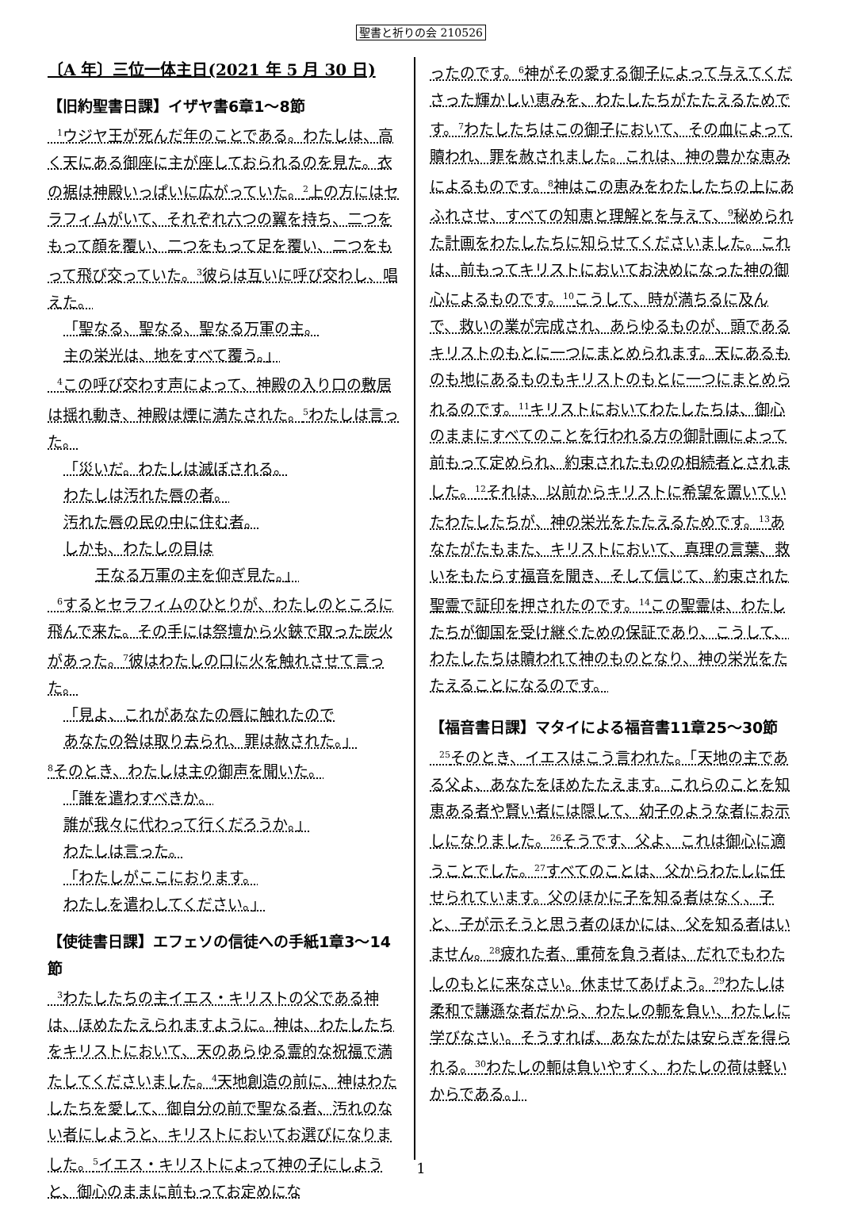聖書と祈りの会 210526
〔A 年〕三位一体主日(2021 年 5 月 30 日)
【旧約聖書日課】イザヤ書6章1～8節
<sup>1</sup> ウジヤ王が死んだ年のことである。わたしは、高く天にある御座に主が座しておられるのを見た。衣の裾は神殿いっぱいに広がっていた。<sup>2</sup>上の方にはセラフィムがいて、それぞれ六つの翼を持ち、二つをもって顔を覆い、二つをもって足を覆い、二つをもって飛び交っていた。<sup>3</sup>彼らは互いに呼び交わし、唱えた。
「聖なる、聖なる、聖なる万軍の主。
主の栄光は、地をすべて覆う。」
<sup>4</sup> この呼び交わす声によって、神殿の入り口の敷居は揺れ動き、神殿は煙に満たされた。<sup>5</sup>わたしは言った。
「災いだ。わたしは滅ぼされる。
わたしは汚れた唇の者。
汚れた唇の民の中に住む者。
しかも、わたしの目は
王なる万軍の主を仰ぎ見た。」
<sup>6</sup> するとセラフィムのひとりが、わたしのところに飛んで来た。その手には祭壇から火鋏で取った炭火があった。<sup>7</sup>彼はわたしの口に火を触れさせて言った。
「見よ、これがあなたの唇に触れたので
あなたの咎は取り去られ、罪は赦された。」
<sup>8</sup> そのとき、わたしは主の御声を聞いた。
「誰を遣わすべきか。
誰が我々に代わって行くだろうか。」
わたしは言った。
「わたしがここにおります。
わたしを遣わしてください。」
【使徒書日課】エフェソの信徒への手紙1章3～14節
<sup>3</sup> わたしたちの主イエス・キリストの父である神は、ほめたたえられますように。神は、わたしたちをキリストにおいて、天のあらゆる霊的な祝福で満たしてくださいました。<sup>4</sup>天地創造の前に、神はわたしたちを愛して、御自分の前で聖なる者、汚れのない者にしようと、キリストにおいてお選びになりました。<sup>5</sup>イエス・キリストによって神の子にしようと、御心のままに前もってお定めにな
ったのです。<sup>6</sup>神がその愛する御子によって与えてくださった輝かしい恵みを、わたしたちがたたえるためです。<sup>7</sup>わたしたちはこの御子において、その血によって贖われ、罪を赦されました。これは、神の豊かな恵みによるものです。<sup>8</sup>神はこの恵みをわたしたちの上にあふれさせ、すべての知恵と理解とを与えて、<sup>9</sup>秘められた計画をわたしたちに知らせてくださいました。これは、前もってキリストにおいてお決めになった神の御心によるものです。<sup>10</sup>こうして、時が満ちるに及んで、救いの業が完成され、あらゆるものが、頭であるキリストのもとに一つにまとめられます。天にあるものも地にあるものもキリストのもとに一つにまとめられるのです。<sup>11</sup>キリストにおいてわたしたちは、御心のままにすべてのことを行われる方の御計画によって前もって定められ、約束されたものの相続者とされました。<sup>12</sup>それは、以前からキリストに希望を置いていたわたしたちが、神の栄光をたたえるためです。<sup>13</sup>あなたがたもまた、キリストにおいて、真理の言葉、救いをもたらす福音を聞き、そして信じて、約束された聖霊で証印を押されたのです。<sup>14</sup>この聖霊は、わたしたちが御国を受け継ぐための保証であり、こうして、わたしたちは贖われて神のものとなり、神の栄光をたたえることになるのです。
【福音書日課】マタイによる福音書11章25～30節
<sup>25</sup> そのとき、イエスはこう言われた。「天地の主である父よ、あなたをほめたたえます。これらのことを知恵ある者や賢い者には隠して、幼子のような者にお示しになりました。<sup>26</sup>そうです、父よ、これは御心に適うことでした。<sup>27</sup>すべてのことは、父からわたしに任せられています。父のほかに子を知る者はなく、子と、子が示そうと思う者のほかには、父を知る者はいません。<sup>28</sup>疲れた者、重荷を負う者は、だれでもわたしのもとに来なさい。休ませてあげよう。<sup>29</sup>わたしは柔和で謙遜な者だから、わたしの軛を負い、わたしに学びなさい。そうすれば、あなたがたは安らぎを得られる。<sup>30</sup>わたしの軛は負いやすく、わたしの荷は軽いからである。」
1